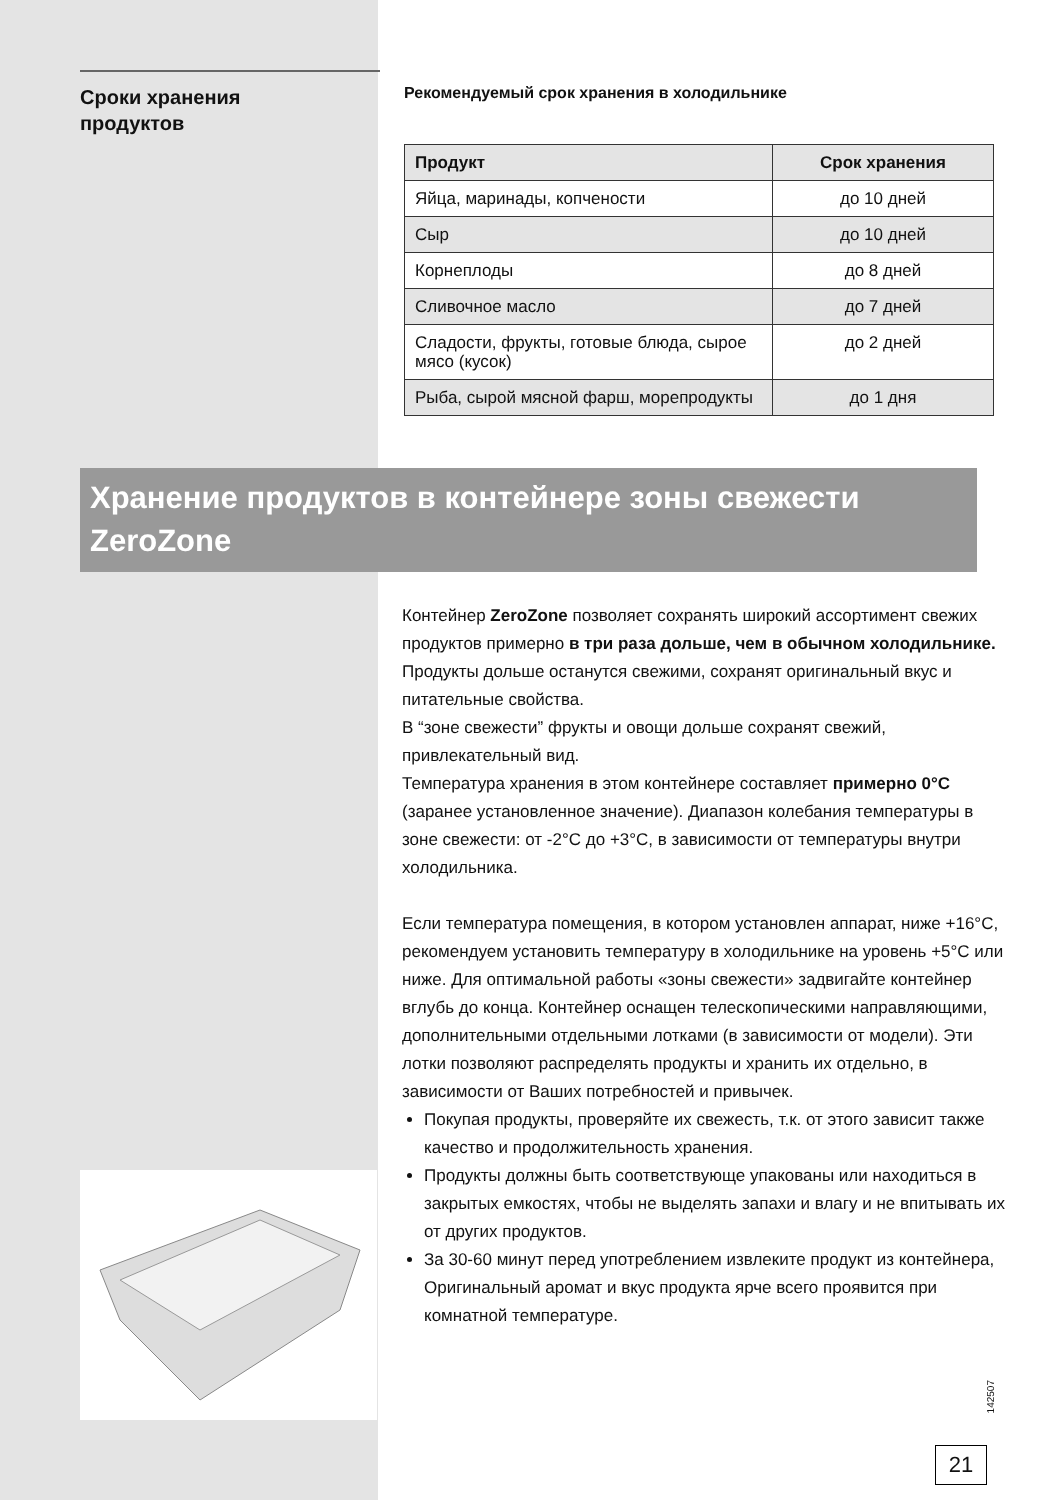Сроки хранения
продуктов
Рекомендуемый срок хранения в холодильнике
| Продукт | Срок хранения |
| --- | --- |
| Яйца, маринады, копчености | до 10 дней |
| Сыр | до 10 дней |
| Корнеплоды | до 8 дней |
| Сливочное масло | до 7 дней |
| Сладости, фрукты, готовые блюда, сырое мясо (кусок) | до 2 дней |
| Рыба, сырой мясной фарш, морепродукты | до 1 дня |
Хранение продуктов в контейнере зоны свежести ZeroZone
Контейнер ZeroZone позволяет сохранять широкий ассортимент свежих продуктов примерно в три раза дольше, чем в обычном холодильнике. Продукты дольше останутся свежими, сохранят оригинальный вкус и питательные свойства.
В “зоне свежести” фрукты и овощи дольше сохранят свежий, привлекательный вид.
Температура хранения в этом контейнере составляет примерно 0°C (заранее установленное значение). Диапазон колебания температуры в зоне свежести: от -2°C до +3°C, в зависимости от температуры внутри холодильника.
Если температура помещения, в котором установлен аппарат, ниже +16°C, рекомендуем установить температуру в холодильнике на уровень +5°C или ниже. Для оптимальной работы «зоны свежести» задвигайте контейнер вглубь до конца. Контейнер оснащен телескопическими направляющими, дополнительными отдельными лотками (в зависимости от модели). Эти лотки позволяют распределять продукты и хранить их отдельно, в зависимости от Ваших потребностей и привычек.
Покупая продукты, проверяйте их свежесть, т.к. от этого зависит также качество и продолжительность хранения.
Продукты должны быть соответствующе упакованы или находиться в закрытых емкостях, чтобы не выделять запахи и влагу и не впитывать их от других продуктов.
За 30-60 минут перед употреблением извлеките продукт из контейнера, Оригинальный аромат и вкус продукта ярче всего проявится при комнатной температуре.
142507
21